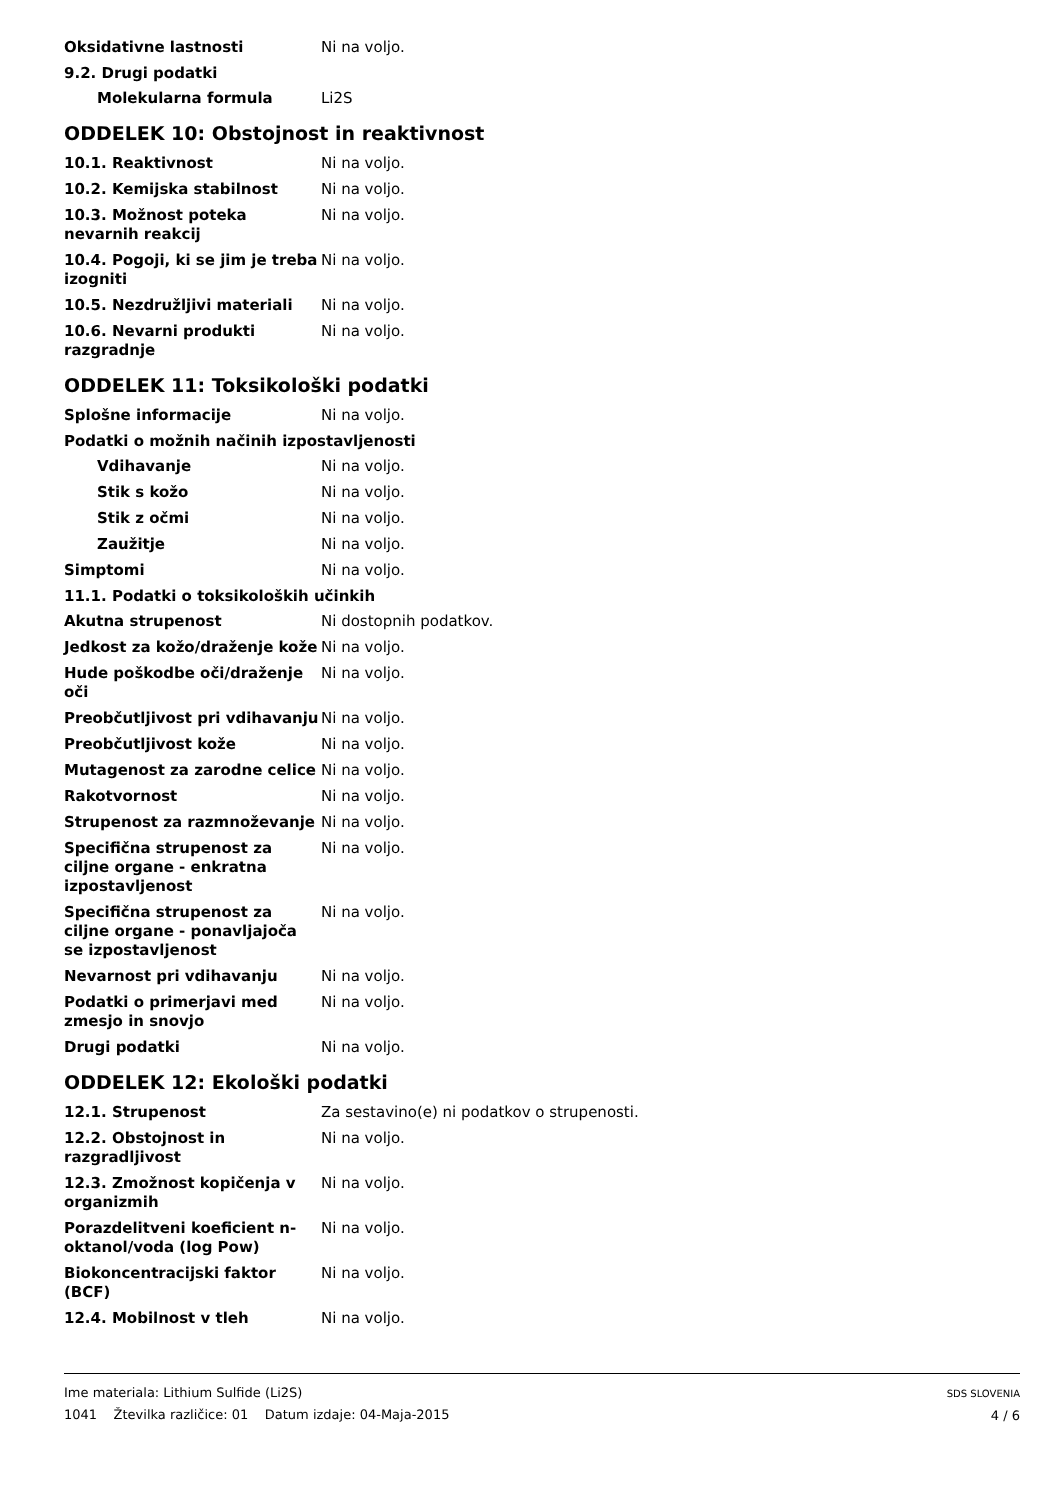Oksidativne lastnosti Ni na voljo.
9.2. Drugi podatki
Molekularna formula Li2S
ODDELEK 10: Obstojnost in reaktivnost
10.1. Reaktivnost Ni na voljo.
10.2. Kemijska stabilnost Ni na voljo.
10.3. Možnost poteka nevarnih reakcij
Ni na voljo.
10.4. Pogoji, ki se jim je treba izogniti
Ni na voljo.
10.5. Nezdružljivi materiali Ni na voljo.
10.6. Nevarni produkti razgradnje
Ni na voljo.
ODDELEK 11: Toksikološki podatki
Splošne informacije Ni na voljo.
Podatki o možnih načinih izpostavljenosti
Vdihavanje Ni na voljo.
Stik s kožo Ni na voljo.
Stik z očmi Ni na voljo.
Zaužitje Ni na voljo.
Simptomi Ni na voljo.
11.1. Podatki o toksikoloških učinkih
Akutna strupenost Ni dostopnih podatkov.
Jedkost za kožo/draženje kože
Ni na voljo.
Hude poškodbe oči/draženje oči
Ni na voljo.
Preobčutljivost pri vdihavanju
Ni na voljo.
Preobčutljivost kože Ni na voljo.
Mutagenost za zarodne celice Ni na voljo.
Rakotvornost Ni na voljo.
Strupenost za razmnoževanje Ni na voljo.
Specifična strupenost za ciljne organe - enkratna izpostavljenost
Ni na voljo.
Specifična strupenost za ciljne organe - ponavljajoča se izpostavljenost
Ni na voljo.
Nevarnost pri vdihavanju Ni na voljo.
Podatki o primerjavi med zmesjo in snovjo
Ni na voljo.
Drugi podatki Ni na voljo.
ODDELEK 12: Ekološki podatki
12.1. Strupenost Za sestavino(e) ni podatkov o strupenosti.
12.2. Obstojnost in razgradljivost
Ni na voljo.
12.3. Zmožnost kopičenja v organizmih
Ni na voljo.
Porazdelitveni koeficient n-oktanol/voda (log Pow)
Ni na voljo.
Biokoncentracijski faktor (BCF)
Ni na voljo.
12.4. Mobilnost v tleh Ni na voljo.
Ime materiala: Lithium Sulfide (Li2S)
1041 Žtevilka različice: 01 Datum izdaje: 04-Maja-2015
SDS SLOVENIA
4 / 6